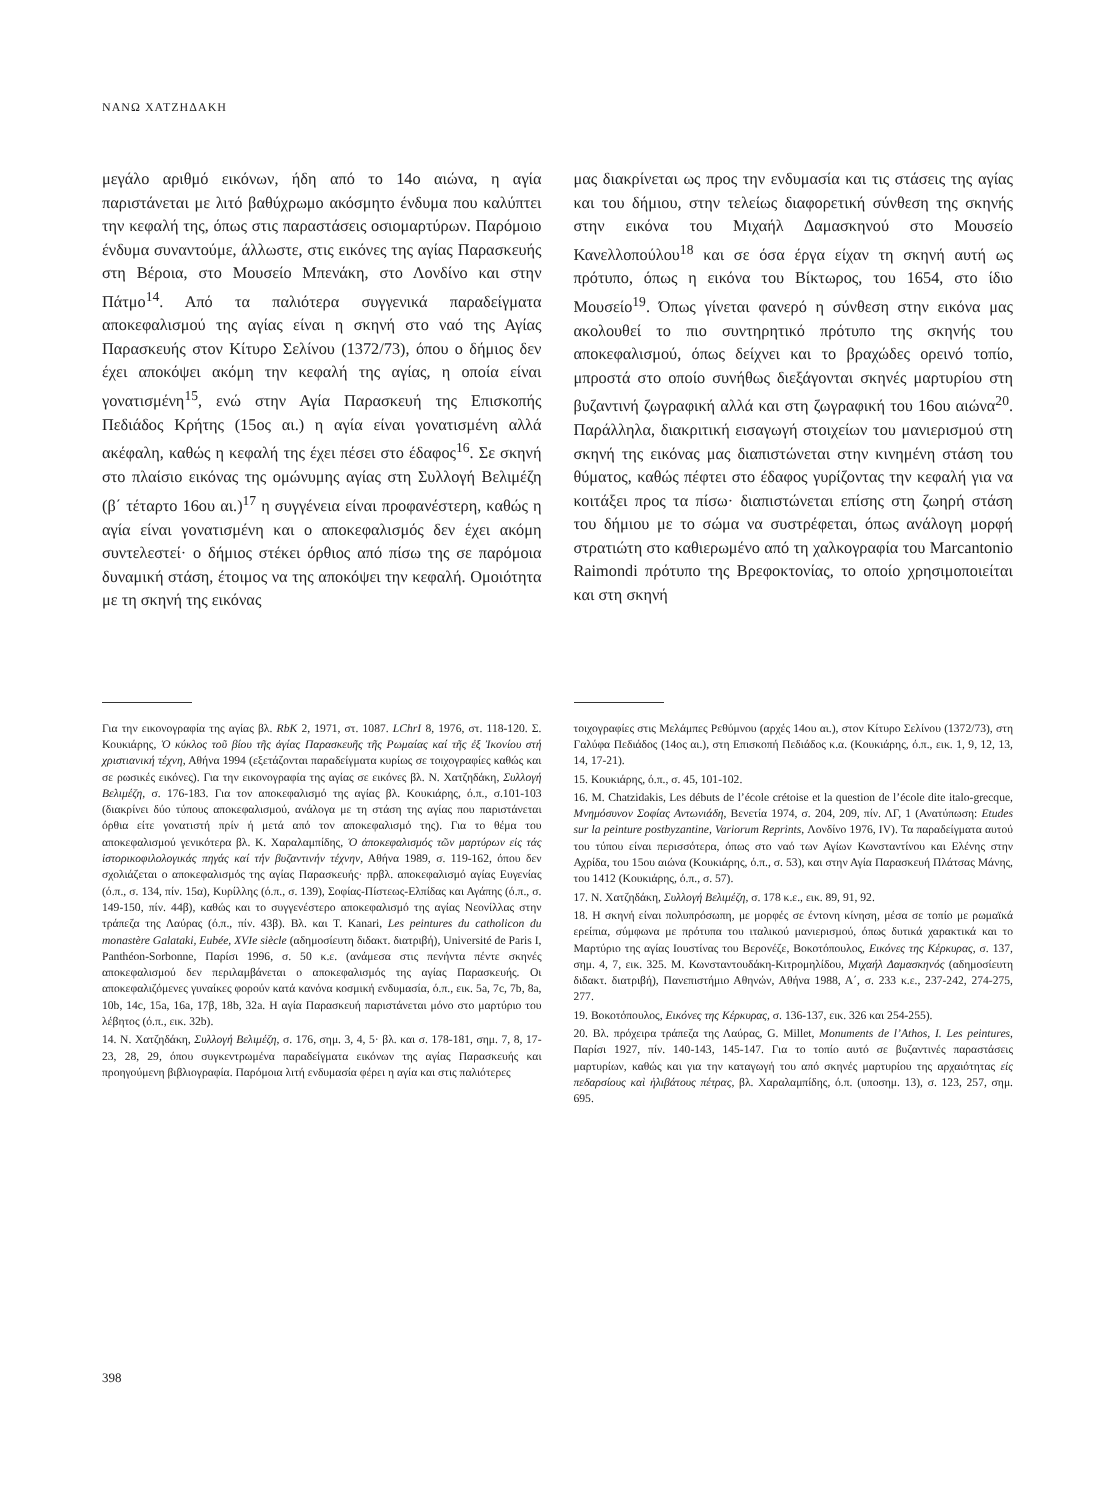ΝΑΝΩ ΧΑΤΖΗΔΑΚΗ
μεγάλο αριθμό εικόνων, ήδη από το 14ο αιώνα, η αγία παριστάνεται με λιτό βαθύχρωμο ακόσμητο ένδυμα που καλύπτει την κεφαλή της, όπως στις παραστάσεις οσιομαρτύρων. Παρόμοιο ένδυμα συναντούμε, άλλωστε, στις εικόνες της αγίας Παρασκευής στη Βέροια, στο Μουσείο Μπενάκη, στο Λονδίνο και στην Πάτμο<sup>14</sup>. Από τα παλιότερα συγγενικά παραδείγματα αποκεφαλισμού της αγίας είναι η σκηνή στο ναό της Αγίας Παρασκευής στον Κίτυρο Σελίνου (1372/73), όπου ο δήμιος δεν έχει αποκόψει ακόμη την κεφαλή της αγίας, η οποία είναι γονατισμένη<sup>15</sup>, ενώ στην Αγία Παρασκευή της Επισκοπής Πεδιάδος Κρήτης (15ος αι.) η αγία είναι γονατισμένη αλλά ακέφαλη, καθώς η κεφαλή της έχει πέσει στο έδαφος<sup>16</sup>. Σε σκηνή στο πλαίσιο εικόνας της ομώνυμης αγίας στη Συλλογή Βελιμέζη (β΄ τέταρτο 16ου αι.)<sup>17</sup> η συγγένεια είναι προφανέστερη, καθώς η αγία είναι γονατισμένη και ο αποκεφαλισμός δεν έχει ακόμη συντελεστεί· ο δήμιος στέκει όρθιος από πίσω της σε παρόμοια δυναμική στάση, έτοιμος να της αποκόψει την κεφαλή. Ομοιότητα με τη σκηνή της εικόνας
μας διακρίνεται ως προς την ενδυμασία και τις στάσεις της αγίας και του δήμιου, στην τελείως διαφορετική σύνθεση της σκηνής στην εικόνα του Μιχαήλ Δαμασκηνού στο Μουσείο Κανελλοπούλου<sup>18</sup> και σε όσα έργα είχαν τη σκηνή αυτή ως πρότυπο, όπως η εικόνα του Βίκτωρος, του 1654, στο ίδιο Μουσείο<sup>19</sup>. Όπως γίνεται φανερό η σύνθεση στην εικόνα μας ακολουθεί το πιο συντηρητικό πρότυπο της σκηνής του αποκεφαλισμού, όπως δείχνει και το βραχώδες ορεινό τοπίο, μπροστά στο οποίο συνήθως διεξάγονται σκηνές μαρτυρίου στη βυζαντινή ζωγραφική αλλά και στη ζωγραφική του 16ου αιώνα<sup>20</sup>. Παράλληλα, διακριτική εισαγωγή στοιχείων του μανιερισμού στη σκηνή της εικόνας μας διαπιστώνεται στην κινημένη στάση του θύματος, καθώς πέφτει στο έδαφος γυρίζοντας την κεφαλή για να κοιτάξει προς τα πίσω· διαπιστώνεται επίσης στη ζωηρή στάση του δήμιου με το σώμα να συστρέφεται, όπως ανάλογη μορφή στρατιώτη στο καθιερωμένο από τη χαλκογραφία του Marcantonio Raimondi πρότυπο της Βρεφοκτονίας, το οποίο χρησιμοποιείται και στη σκηνή
Για την εικονογραφία της αγίας βλ. RbK 2, 1971, στ. 1087. LChrI 8, 1976, στ. 118-120. Σ. Κουκιάρης, Ὁ κύκλος τοῦ βίου τῆς ἁγίας Παρασκευῆς τῆς Ρωμαίας καί τῆς ἐξ Ἰκονίου στή χριστιανική τέχνη, Αθήνα 1994 (εξετάζονται παραδείγματα κυρίως σε τοιχογραφίες καθώς και σε ρωσικές εικόνες). Για την εικονογραφία της αγίας σε εικόνες βλ. Ν. Χατζηδάκη, Συλλογή Βελιμέζη, σ. 176-183. Για τον αποκεφαλισμό της αγίας βλ. Κουκιάρης, ό.π., σ.101-103 (διακρίνει δύο τύπους αποκεφαλισμού, ανάλογα με τη στάση της αγίας που παριστάνεται όρθια είτε γονατιστή πρίν ή μετά από τον αποκεφαλισμό της). Για το θέμα του αποκεφαλισμού γενικότερα βλ. Κ. Χαραλαμπίδης, Ὁ ἀποκεφαλισμός τῶν μαρτύρων εἰς τάς ἱστορικοφιλολογικάς πηγάς καί τήν βυζαντινήν τέχνην, Αθήνα 1989, σ. 119-162, όπου δεν σχολιάζεται ο αποκεφαλισμός της αγίας Παρασκευής· πρβλ. αποκεφαλισμό αγίας Ευγενίας (ό.π., σ. 134, πίν. 15α), Κυρίλλης (ό.π., σ. 139), Σοφίας-Πίστεως-Ελπίδας και Αγάπης (ό.π., σ. 149-150, πίν. 44β), καθώς και το συγγενέστερο αποκεφαλισμό της αγίας Νεονίλλας στην τράπεζα της Λαύρας (ό.π., πίν. 43β). Βλ. και Τ. Kanari, Les peintures du catholicon du monastère Galataki, Eubée, XVIe siècle (αδημοσίευτη διδακτ. διατριβή), Université de Paris I, Panthéon-Sorbonne, Παρίσι 1996, σ. 50 κ.ε. (ανάμεσα στις πενήντα πέντε σκηνές αποκεφαλισμού δεν περιλαμβάνεται ο αποκεφαλισμός της αγίας Παρασκευής. Οι αποκεφαλιζόμενες γυναίκες φορούν κατά κανόνα κοσμική ενδυμασία, ό.π., εικ. 5a, 7c, 7b, 8a, 10b, 14c, 15a, 16a, 17β, 18b, 32a. Η αγία Παρασκευή παριστάνεται μόνο στο μαρτύριο του λέβητος (ό.π., εικ. 32b).
14. Ν. Χατζηδάκη, Συλλογή Βελιμέζη, σ. 176, σημ. 3, 4, 5· βλ. και σ. 178-181, σημ. 7, 8, 17-23, 28, 29, όπου συγκεντρωμένα παραδείγματα εικόνων της αγίας Παρασκευής και προηγούμενη βιβλιογραφία. Παρόμοια λιτή ενδυμασία φέρει η αγία και στις παλιότερες
τοιχογραφίες στις Μελάμπες Ρεθύμνου (αρχές 14ου αι.), στον Κίτυρο Σελίνου (1372/73), στη Γαλύφα Πεδιάδος (14ος αι.), στη Επισκοπή Πεδιάδος κ.α. (Κουκιάρης, ό.π., εικ. 1, 9, 12, 13, 14, 17-21).
15. Κουκιάρης, ό.π., σ. 45, 101-102.
16. M. Chatzidakis, Les débuts de l’école crétoise et la question de l’école dite italo-grecque, Μνημόσυνον Σοφίας Αντωνιάδη, Βενετία 1974, σ. 204, 209, πίν. ΛΓ, 1 (Ανατύπωση: Etudes sur la peinture postbyzantine, Variorum Reprints, Λονδίνο 1976, IV). Τα παραδείγματα αυτού του τύπου είναι περισσότερα, όπως στο ναό των Αγίων Κωνσταντίνου και Ελένης στην Αχρίδα, του 15ου αιώνα (Κουκιάρης, ό.π., σ. 53), και στην Αγία Παρασκευή Πλάτσας Μάνης, του 1412 (Κουκιάρης, ό.π., σ. 57).
17. Ν. Χατζηδάκη, Συλλογή Βελιμέζη, σ. 178 κ.ε., εικ. 89, 91, 92.
18. Η σκηνή είναι πολυπρόσωπη, με μορφές σε έντονη κίνηση, μέσα σε τοπίο με ρωμαϊκά ερείπια, σύμφωνα με πρότυπα του ιταλικού μανιερισμού, όπως δυτικά χαρακτικά και το Μαρτύριο της αγίας Ιουστίνας του Βερονέζε, Βοκοτόπουλος, Εικόνες της Κέρκυρας, σ. 137, σημ. 4, 7, εικ. 325. Μ. Κωνσταντουδάκη-Κιτρομηλίδου, Μιχαήλ Δαμασκηνός (αδημοσίευτη διδακτ. διατριβή), Πανεπιστήμιο Αθηνών, Αθήνα 1988, Α΄, σ. 233 κ.ε., 237-242, 274-275, 277.
19. Βοκοτόπουλος, Εικόνες της Κέρκυρας, σ. 136-137, εικ. 326 και 254-255).
20. Βλ. πρόχειρα τράπεζα της Λαύρας, G. Millet, Monuments de l’Athos, I. Les peintures, Παρίσι 1927, πίν. 140-143, 145-147. Για το τοπίο αυτό σε βυζαντινές παραστάσεις μαρτυρίων, καθώς και για την καταγωγή του από σκηνές μαρτυρίου της αρχαιότητας εἰς πεδαρσίους καὶ ἠλιβάτους πέτρας, βλ. Χαραλαμπίδης, ό.π. (υποσημ. 13), σ. 123, 257, σημ. 695.
398